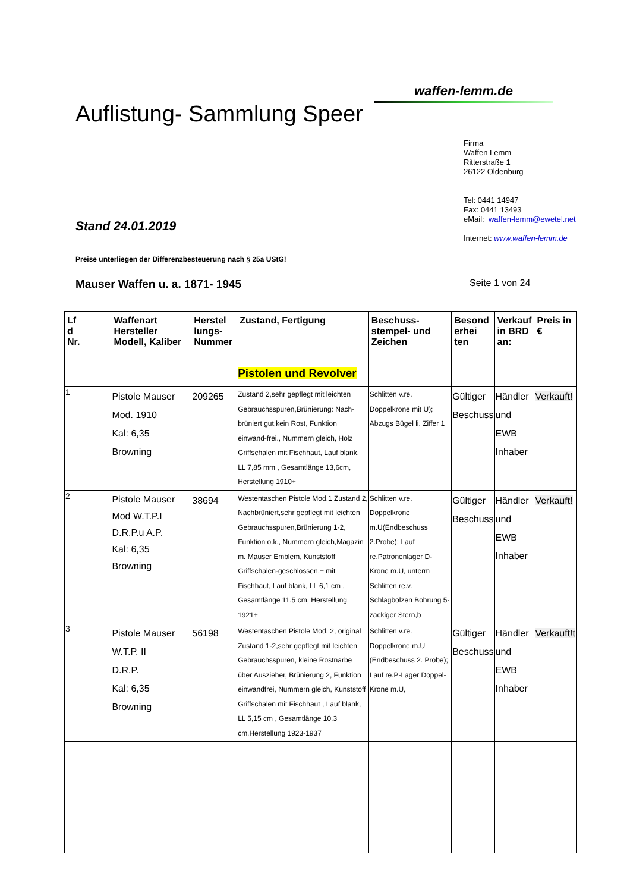Auflistung- Sammlung Speer
waffen-lemm.de
Stand 24.01.2019
Firma
Waffen Lemm
Ritterstraße 1
26122 Oldenburg
Tel: 0441 14947
Fax: 0441 13493
eMail: waffen-lemm@ewetel.net
Internet: www.waffen-lemm.de
Preise unterliegen der Differenzbesteuerung nach § 25a UStG!
Mauser Waffen u. a. 1871- 1945 Seite 1 von 24
| Lf d Nr. | | Waffenart Hersteller Modell, Kaliber | Herstel lungs-Nummer | Zustand, Fertigung | Beschuss-stempel- und Zeichen | Besond erhei ten | Verkauf in BRD an: | Preis in € |
| --- | --- | --- | --- | --- | --- | --- | --- | --- |
| | | | | Pistolen und Revolver | | | | |
| 1 | | Pistole Mauser Mod. 1910 Kal: 6,35 Browning | 209265 | Zustand 2,sehr gepflegt mit leichten Gebrauchsspuren,Brünierung: Nach-brüniert gut,kein Rost, Funktion einwand-frei., Nummern gleich, Holz Griffschalen mit Fischhaut, Lauf blank, LL 7,85 mm , Gesamtlänge 13,6cm, Herstellung 1910+ | Schlitten v.re. Doppelkrone mit U); Abzugs Bügel li. Ziffer 1 | Gültiger Beschuss | Händler und EWB Inhaber | Verkauft! |
| 2 | | Pistole Mauser Mod W.T.P.I D.R.P.u A.P. Kal: 6,35 Browning | 38694 | Westentaschen Pistole Mod.1 Zustand 2, Nachbrüniert,sehr gepflegt mit leichten Gebrauchsspuren,Brünierung 1-2, Funktion o.k., Nummern gleich,Magazin m. Mauser Emblem, Kunststoff Griffschalen-geschlossen,+ mit Fischhaut, Lauf blank, LL 6,1 cm , Gesamtlänge 11.5 cm, Herstellung 1921+ | Schlitten v.re. Doppelkrone m.U(Endbeschuss 2.Probe); Lauf re.Patronenlager D-Krone m.U, unterm Schlitten re.v. Schlagbolzen Bohrung 5-zackiger Stern,b | Gültiger Beschuss | Händler und EWB Inhaber | Verkauft! |
| 3 | | Pistole Mauser W.T.P. II D.R.P. Kal: 6,35 Browning | 56198 | Westentaschen Pistole Mod. 2, original Zustand 1-2,sehr gepflegt mit leichten Gebrauchsspuren, kleine Rostnarbe über Auszieher, Brünierung 2, Funktion einwandfrei, Nummern gleich, Kunststoff Griffschalen mit Fischhaut , Lauf blank, LL 5,15 cm , Gesamtlänge 10,3 cm,Herstellung 1923-1937 | Schlitten v.re. Doppelkrone m.U (Endbeschuss 2. Probe); Lauf re.P-Lager Doppel- Krone m.U, | Gültiger Beschuss | Händler und EWB Inhaber | Verkauft!t |